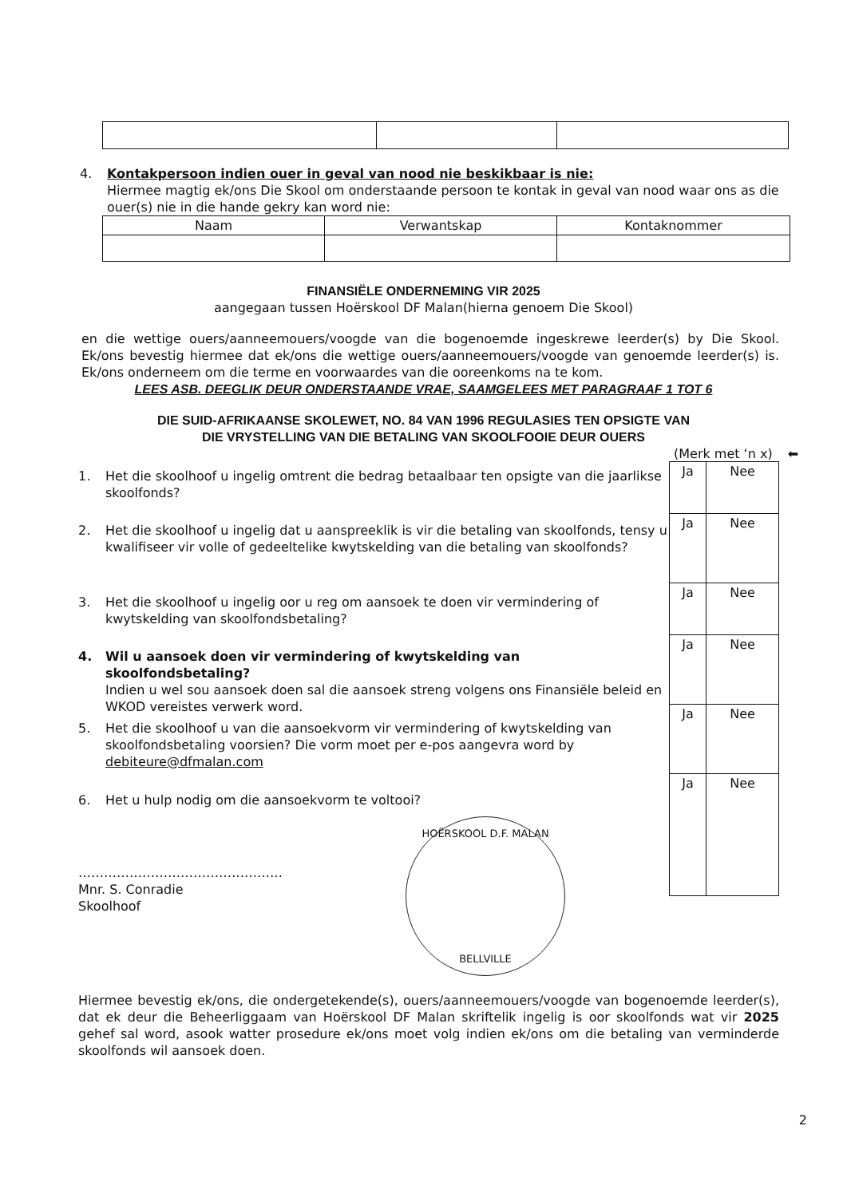4. Kontakpersoon indien ouer in geval van nood nie beskikbaar is nie:
Hiermee magtig ek/ons Die Skool om onderstaande persoon te kontak in geval van nood waar ons as die ouer(s) nie in die hande gekry kan word nie:
| Naam | Verwantskap | Kontaknommer |
| --- | --- | --- |
FINANSIËLE ONDERNEMING VIR 2025
aangegaan tussen Hoërskool DF Malan(hierna genoem Die Skool)
en die wettige ouers/aanneemouers/voogde van die bogenoemde ingeskrewe leerder(s) by Die Skool. Ek/ons bevestig hiermee dat ek/ons die wettige ouers/aanneemouers/voogde van genoemde leerder(s) is. Ek/ons onderneem om die terme en voorwaardes van die ooreenkoms na te kom.
LEES ASB. DEEGLIK DEUR ONDERSTAANDE VRAE, SAAMGELEES MET PARAGRAAF 1 TOT 6
DIE SUID-AFRIKAANSE SKOLEWET, NO. 84 VAN 1996 REGULASIES TEN OPSIGTE VAN
DIE VRYSTELLING VAN DIE BETALING VAN SKOOLFOOIE DEUR OUERS
1. Het die skoolhoof u ingelig omtrent die bedrag betaalbaar ten opsigte van die jaarlikse skoolfonds?
2. Het die skoolhoof u ingelig dat u aanspreeklik is vir die betaling van skoolfonds, tensy u kwalifiseer vir volle of gedeeltelike kwytskelding van die betaling van skoolfonds?
3. Het die skoolhoof u ingelig oor u reg om aansoek te doen vir vermindering of kwytskelding van skoolfondsbetaling?
4. Wil u aansoek doen vir vermindering of kwytskelding van skoolfondsbetaling?
Indien u wel sou aansoek doen sal die aansoek streng volgens ons Finansiële beleid en WKOD vereistes verwerk word.
5. Het die skoolhoof u van die aansoekvorm vir vermindering of kwytskelding van skoolfondsbetaling voorsien? Die vorm moet per e-pos aangevra word by debiteure@dfmalan.com
6. Het u hulp nodig om die aansoekvorm te voltooi?
(Merk met ‘n x) ⬅
| Ja | Nee |
| Ja | Nee |
| Ja | Nee |
| Ja | Nee |
| Ja | Nee |
| Ja | Nee |
…………………………………………
Mnr. S. Conradie
Skoolhoof
HOËRSKOOL D.F. MALAN
BELLVILLE
Hiermee bevestig ek/ons, die ondergetekende(s), ouers/aanneemouers/voogde van bogenoemde leerder(s), dat ek deur die Beheerliggaam van Hoërskool DF Malan skriftelik ingelig is oor skoolfonds wat vir 2025 gehef sal word, asook watter prosedure ek/ons moet volg indien ek/ons om die betaling van verminderde skoolfonds wil aansoek doen.
2